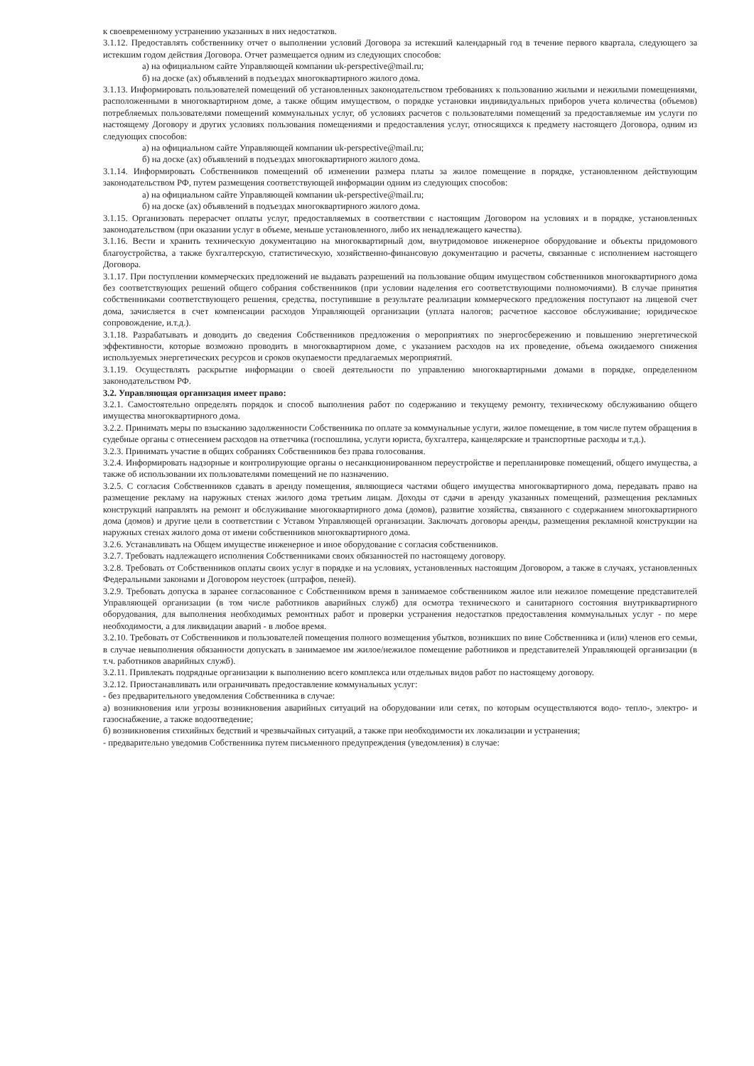к своевременному устранению указанных в них недостатков.
3.1.12. Предоставлять собственнику отчет о выполнении условий Договора за истекший календарный год в течение первого квартала, следующего за истекшим годом действия Договора. Отчет размещается одним из следующих способов:
а) на официальном сайте Управляющей компании uk-perspective@mail.ru;
б) на доске (ах) объявлений в подъездах многоквартирного жилого дома.
3.1.13. Информировать пользователей помещений об установленных законодательством требованиях к пользованию жилыми и нежилыми помещениями, расположенными в многоквартирном доме, а также общим имуществом, о порядке установки индивидуальных приборов учета количества (объемов) потребляемых пользователями помещений коммунальных услуг, об условиях расчетов с пользователями помещений за предоставляемые им услуги по настоящему Договору и других условиях пользования помещениями и предоставления услуг, относящихся к предмету настоящего Договора, одним из следующих способов:
а) на официальном сайте Управляющей компании uk-perspective@mail.ru;
б) на доске (ах) объявлений в подъездах многоквартирного жилого дома.
3.1.14. Информировать Собственников помещений об изменении размера платы за жилое помещение в порядке, установленном действующим законодательством РФ, путем размещения соответствующей информации одним из следующих способов:
а) на официальном сайте Управляющей компании uk-perspective@mail.ru;
б) на доске (ах) объявлений в подъездах многоквартирного жилого дома.
3.1.15. Организовать перерасчет оплаты услуг, предоставляемых в соответствии с настоящим Договором на условиях и в порядке, установленных законодательством (при оказании услуг в объеме, меньше установленного, либо их ненадлежащего качества).
3.1.16. Вести и хранить техническую документацию на многоквартирный дом, внутридомовое инженерное оборудование и объекты придомового благоустройства, а также бухгалтерскую, статистическую, хозяйственно-финансовую документацию и расчеты, связанные с исполнением настоящего Договора.
3.1.17. При поступлении коммерческих предложений не выдавать разрешений на пользование общим имуществом собственников многоквартирного дома без соответствующих решений общего собрания собственников (при условии наделения его соответствующими полномочиями). В случае принятия собственниками соответствующего решения, средства, поступившие в результате реализации коммерческого предложения поступают на лицевой счет дома, зачисляется в счет компенсации расходов Управляющей организации (уплата налогов; расчетное кассовое обслуживание; юридическое сопровождение, и.т.д.).
3.1.18. Разрабатывать и доводить до сведения Собственников предложения о мероприятиях по энергосбережению и повышению энергетической эффективности, которые возможно проводить в многоквартирном доме, с указанием расходов на их проведение, объема ожидаемого снижения используемых энергетических ресурсов и сроков окупаемости предлагаемых мероприятий.
3.1.19. Осуществлять раскрытие информации о своей деятельности по управлению многоквартирными домами в порядке, определенном законодательством РФ.
3.2. Управляющая организация имеет право:
3.2.1. Самостоятельно определять порядок и способ выполнения работ по содержанию и текущему ремонту, техническому обслуживанию общего имущества многоквартирного дома.
3.2.2. Принимать меры по взысканию задолженности Собственника по оплате за коммунальные услуги, жилое помещение, в том числе путем обращения в судебные органы с отнесением расходов на ответчика (госпошлина, услуги юриста, бухгалтера, канцелярские и транспортные расходы и т.д.).
3.2.3. Принимать участие в общих собраниях Собственников без права голосования.
3.2.4. Информировать надзорные и контролирующие органы о несанкционированном переустройстве и перепланировке помещений, общего имущества, а также об использовании их пользователями помещений не по назначению.
3.2.5. С согласия Собственников сдавать в аренду помещения, являющиеся частями общего имущества многоквартирного дома, передавать право на размещение рекламу на наружных стенах жилого дома третьим лицам. Доходы от сдачи в аренду указанных помещений, размещения рекламных конструкций направлять на ремонт и обслуживание многоквартирного дома (домов), развитие хозяйства, связанного с содержанием многоквартирного дома (домов) и другие цели в соответствии с Уставом Управляющей организации. Заключать договоры аренды, размещения рекламной конструкции на наружных стенах жилого дома от имени собственников многоквартирного дома.
3.2.6. Устанавливать на Общем имуществе инженерное и иное оборудование с согласия собственников.
3.2.7. Требовать надлежащего исполнения Собственниками своих обязанностей по настоящему договору.
3.2.8. Требовать от Собственников оплаты своих услуг в порядке и на условиях, установленных настоящим Договором, а также в случаях, установленных Федеральными законами и Договором неустоек (штрафов, пеней).
3.2.9. Требовать допуска в заранее согласованное с Собственником время в занимаемое собственником жилое или нежилое помещение представителей Управляющей организации (в том числе работников аварийных служб) для осмотра технического и санитарного состояния внутриквартирного оборудования, для выполнения необходимых ремонтных работ и проверки устранения недостатков предоставления коммунальных услуг - по мере необходимости, а для ликвидации аварий - в любое время.
3.2.10. Требовать от Собственников и пользователей помещения полного возмещения убытков, возникших по вине Собственника и (или) членов его семьи, в случае невыполнения обязанности допускать в занимаемое им жилое/нежилое помещение работников и представителей Управляющей организации (в т.ч. работников аварийных служб).
3.2.11. Привлекать подрядные организации к выполнению всего комплекса или отдельных видов работ по настоящему договору.
3.2.12. Приостанавливать или ограничивать предоставление коммунальных услуг:
- без предварительного уведомления Собственника в случае:
а) возникновения или угрозы возникновения аварийных ситуаций на оборудовании или сетях, по которым осуществляются водо- тепло-, электро- и газоснабжение, а также водоотведение;
б) возникновения стихийных бедствий и чрезвычайных ситуаций, а также при необходимости их локализации и устранения;
- предварительно уведомив Собственника путем письменного предупреждения (уведомления) в случае: